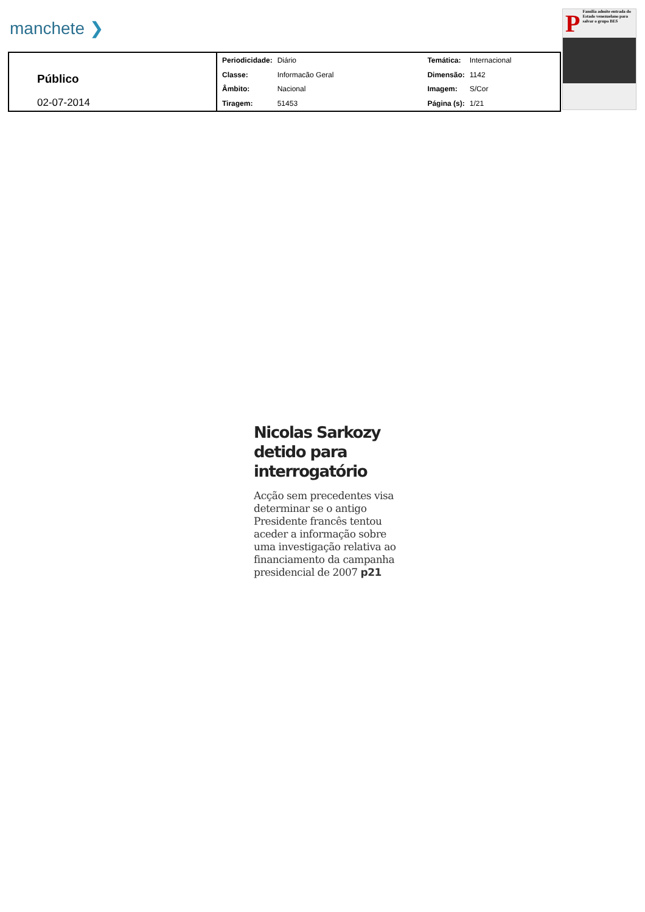manchete ❯
Público
02-07-2014
| Periodicidade: | Diário | Temática: | Internacional |
| Classe: | Informacão Geral | Dimensão: | 1142 |
| Âmbito: | Nacional | Imagem: | S/Cor |
| Tiragem: | 51453 | Página (s): | 1/21 |
P
Família admite entrada do Estado venezuelano para salvar o grupo BES
Nicolas Sarkozy detido para interrogatório
Acção sem precedentes visa determinar se o antigo Presidente francês tentou aceder a informação sobre uma investigação relativa ao financiamento da campanha presidencial de 2007 p21